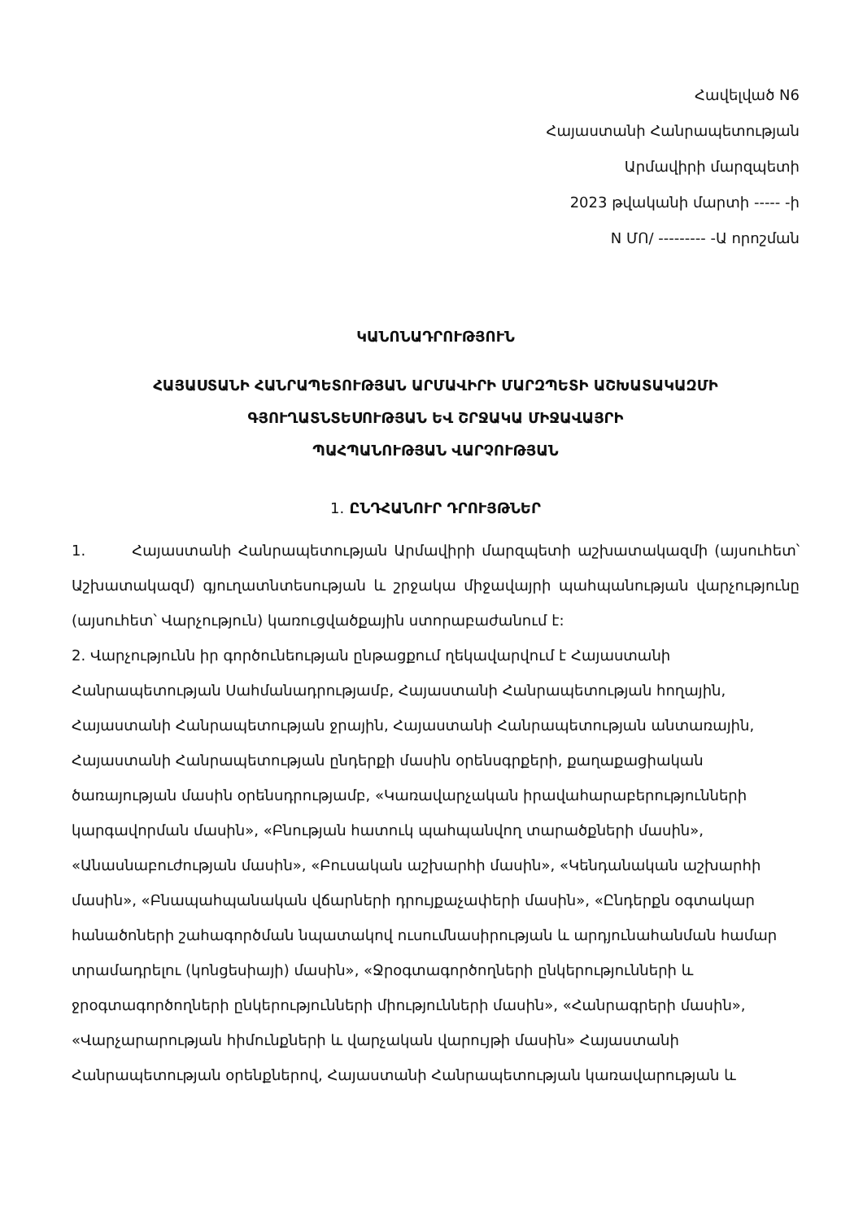Հավելված N6
Հայաստանի Հանրապետության
Արմավիրի մարզպետի
2023 թվականի մարտի ----- -ի
N ՄՈ/ --------- -Ա որոշման
ԿԱՆՈՆԱԴՐՈՒԹՅՈՒՆ
ՀԱՅԱՍՏԱՆԻ ՀԱՆՐԱՊԵՏՈՒԹՅԱՆ ԱՐՄԱՎԻՐԻ ՄԱՐԶՊԵՏԻ ԱՇԽԱՏԱԿԱԶՄԻ
ԳՅՈՒՂԱՏՆՏԵՍՈՒԹՅԱՆ ԵՎ ՇՐՋԱԿԱ ՄԻՋԱՎԱՅՐԻ
ՊԱՀՊԱՆՈՒԹՅԱՆ ՎԱՐՉՈՒԹՅԱՆ
1. ԸՆԴՀԱՆՈՒՐ ԴՐՈՒՅԹՆԵՐ
1. Հայաստանի Հանրապետության Արմավիրի մարզպետի աշխատակազմի (այսուհետ՝ Աշխատակազմ) գյուղատնտեսության և շրջակա միջավայրի պահպանության վարչությունը (այսուհետ՝ Վարչություն) կառուցվածքային ստորաբաժանում է:
2. Վարչությունն իր գործունեության ընթացքում ղեկավարվում է Հայաստանի Հանրապետության Սահմանադրությամբ, Հայաստանի Հանրապետության հողային, Հայաստանի Հանրապետության ջրային, Հայաստանի Հանրապետության անտառային, Հայաստանի Հանրապետության ընդերքի մասին օրենսգրքերի, քաղաքացիական ծառայության մասին օրենսդրությամբ, «Կառավարչական իրավահարաբերությունների կարգավորման մասին», «Բնության հատուկ պահպանվող տարածքների մասին», «Անասնաբուժության մասին», «Բուսական աշխարհի մասին», «Կենդանական աշխարհի մասին», «Բնապահպանական վճարների դրույքաչափերի մասին», «Ընդերքն օգտակար հանածոների շահագործման նպատակով ուսումնասիրության և արդյունահանման համար տրամադրելու (կոնցեսիայի) մասին», «Ջրօգտագործողների ընկերությունների և ջրօգտագործողների ընկերությունների միությունների մասին», «Հանրագրերի մասին», «Վարչարարության հիմունքների և վարչական վարույթի մասին» Հայաստանի Հանրապետության օրենքներով, Հայաստանի Հանրապետության կառավարության և